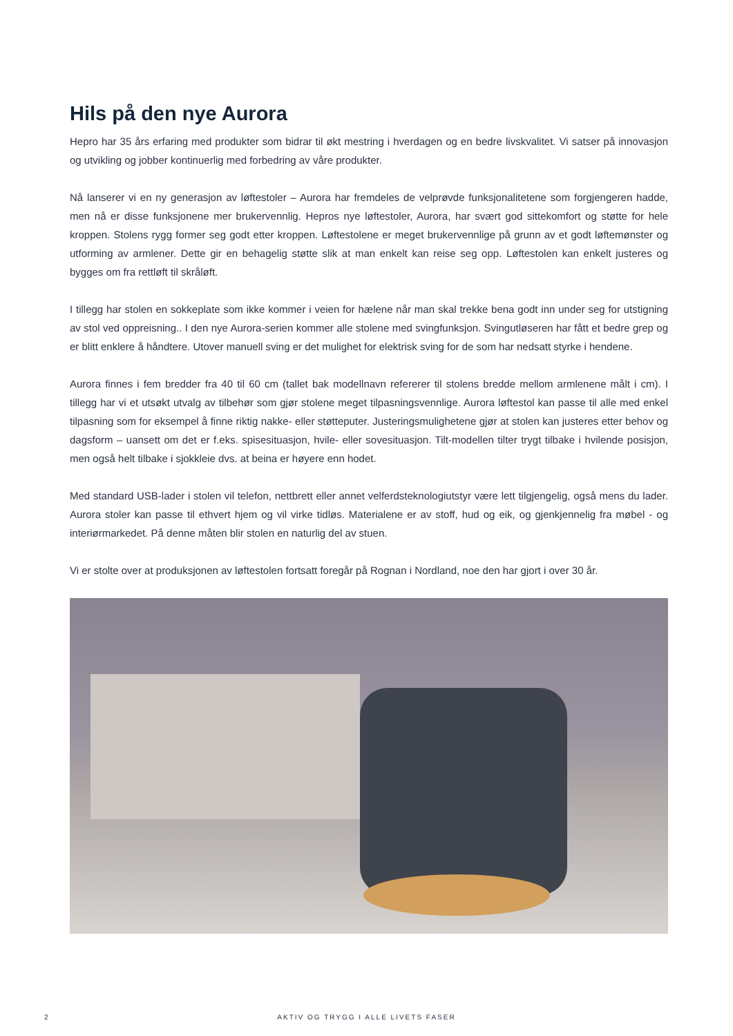Hils på den nye Aurora
Hepro har 35 års erfaring med produkter som bidrar til økt mestring i hverdagen og en bedre livskvalitet. Vi satser på innovasjon og utvikling og jobber kontinuerlig med forbedring av våre produkter.
Nå lanserer vi en ny generasjon av løftestoler – Aurora har fremdeles de velprøvde funksjonalitetene som forgjengeren hadde, men nå er disse funksjonene mer brukervennlig. Hepros nye løftestoler, Aurora, har svært god sittekomfort og støtte for hele kroppen. Stolens rygg former seg godt etter kroppen. Løftestolene er meget brukervennlige på grunn av et godt løftemønster og utforming av armlener. Dette gir en behagelig støtte slik at man enkelt kan reise seg opp. Løftestolen kan enkelt justeres og bygges om fra rettløft til skråløft.
I tillegg har stolen en sokkeplate som ikke kommer i veien for hælene når man skal trekke bena godt inn under seg for utstigning av stol ved oppreisning.. I den nye Aurora-serien kommer alle stolene med svingfunksjon. Svingutløseren har fått et bedre grep og er blitt enklere å håndtere. Utover manuell sving er det mulighet for elektrisk sving for de som har nedsatt styrke i hendene.
Aurora finnes i fem bredder fra 40 til 60 cm (tallet bak modellnavn refererer til stolens bredde mellom armlenene målt i cm). I tillegg har vi et utsøkt utvalg av tilbehør som gjør stolene meget tilpasningsvennlige. Aurora løftestol kan passe til alle med enkel tilpasning som for eksempel å finne riktig nakke- eller støtteputer. Justeringsmulighetene gjør at stolen kan justeres etter behov og dagsform – uansett om det er f.eks. spisesituasjon, hvile- eller sovesituasjon. Tilt-modellen tilter trygt tilbake i hvilende posisjon, men også helt tilbake i sjokkleie dvs. at beina er høyere enn hodet.
Med standard USB-lader i stolen vil telefon, nettbrett eller annet velferdsteknologiutstyr være lett tilgjengelig, også mens du lader. Aurora stoler kan passe til ethvert hjem og vil virke tidløs. Materialene er av stoff, hud og eik, og gjenkjennelig fra møbel - og interiørmarkedet. På denne måten blir stolen en naturlig del av stuen.
Vi er stolte over at produksjonen av løftestolen fortsatt foregår på Rognan i Nordland, noe den har gjort i over 30 år.
2
AKTIV OG TRYGG I ALLE LIVETS FASER